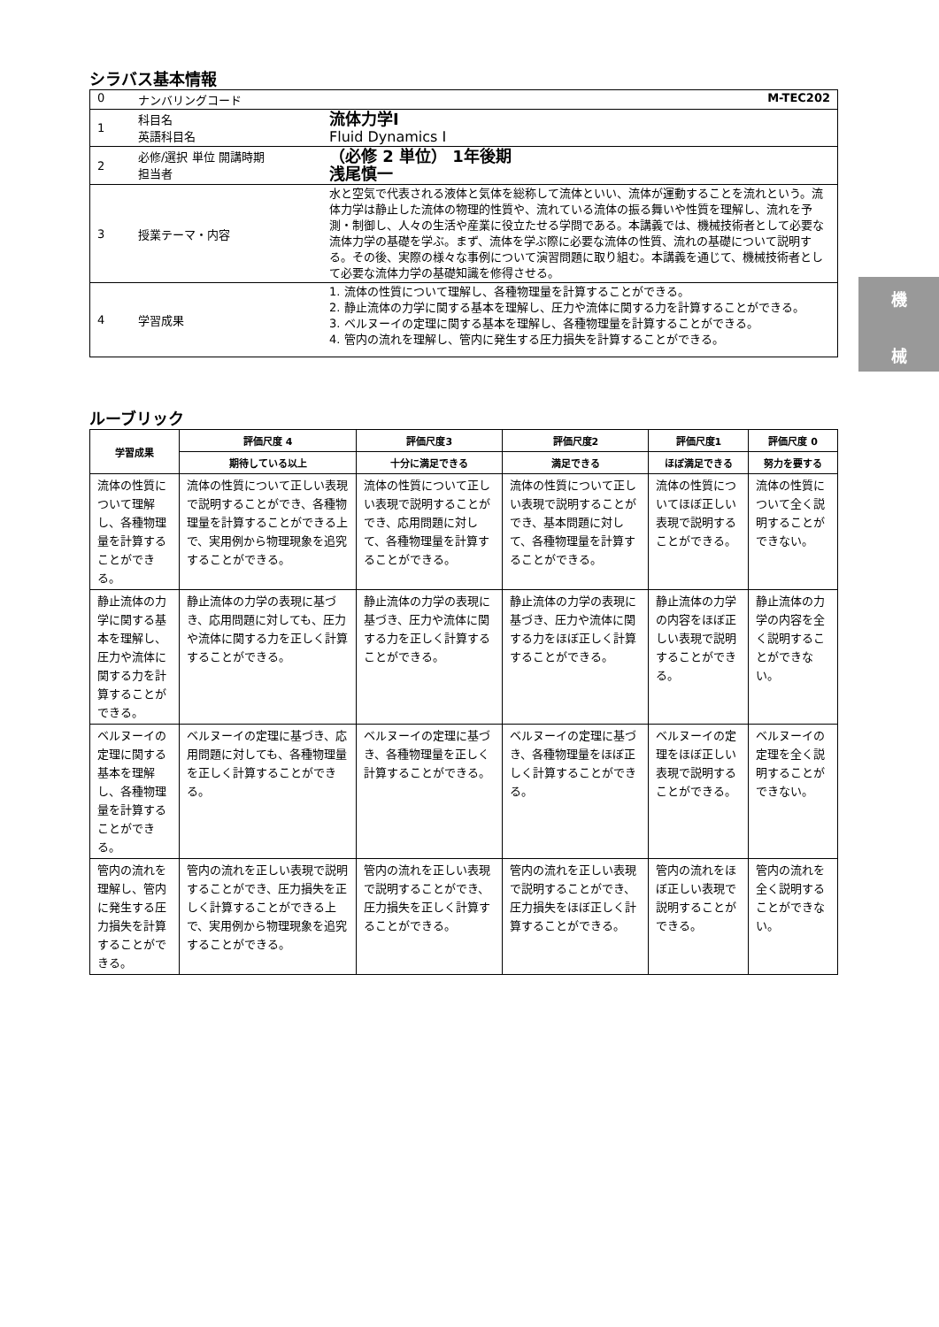シラバス基本情報
| 0 | ナンバリングコード M-TEC202 | |
| 1 | 科目名 英語科目名 | 流体力学Ⅰ Fluid Dynamics Ⅰ |
| 2 | 必修/選択 単位 開講時期 担当者 | （必修 2 単位） 1年後期 浅尾慎一 |
| 3 | 授業テーマ・内容 | 水と空気で代表される液体と気体を総称して流体といい、流体が運動することを流れという。流体力学は静止した流体の物理的性質や、流れている流体の振る舞いや性質を理解し、流れを予測・制御し、人々の生活や産業に役立たせる学問である。本講義では、機械技術者として必要な流体力学の基礎を学ぶ。まず、流体を学ぶ際に必要な流体の性質、流れの基礎について説明する。その後、実際の様々な事例について演習問題に取り組む。本講義を通じて、機械技術者として必要な流体力学の基礎知識を修得させる。 |
| 4 | 学習成果 | 1. 流体の性質について理解し、各種物理量を計算することができる。 2. 静止流体の力学に関する基本を理解し、圧力や流体に関する力を計算することができる。 3. ベルヌーイの定理に関する基本を理解し、各種物理量を計算することができる。 4. 管内の流れを理解し、管内に発生する圧力損失を計算することができる。 |
ルーブリック
| 学習成果 | 評価尺度 4 | 評価尺度3 | 評価尺度2 | 評価尺度1 | 評価尺度 0 |
| --- | --- | --- | --- | --- | --- |
| | 期待している以上 | 十分に満足できる | 満足できる | ほぼ満足できる | 努力を要する |
| 流体の性質について理解し、各種物理量を計算することができる。 | 流体の性質について正しい表現で説明することができ、各種物理量を計算することができる上で、実用例から物理現象を追究することができる。 | 流体の性質について正しい表現で説明することができ、応用問題に対して、各種物理量を計算することができる。 | 流体の性質について正しい表現で説明することができ、基本問題に対して、各種物理量を計算することができる。 | 流体の性質についてほぼ正しい表現で説明することができる。 | 流体の性質について全く説明することができない。 |
| 静止流体の力学に関する基本を理解し、圧力や流体に関する力を計算することができる。 | 静止流体の力学の表現に基づき、応用問題に対しても、圧力や流体に関する力を正しく計算することができる。 | 静止流体の力学の表現に基づき、圧力や流体に関する力を正しく計算することができる。 | 静止流体の力学の表現に基づき、圧力や流体に関する力をほぼ正しく計算することができる。 | 静止流体の力学の内容をほぼ正しい表現で説明することができる。 | 静止流体の力学の内容を全く説明することができない。 |
| ベルヌーイの定理に関する基本を理解し、各種物理量を計算することができる。 | ベルヌーイの定理に基づき、応用問題に対しても、各種物理量を正しく計算することができる。 | ベルヌーイの定理に基づき、各種物理量を正しく計算することができる。 | ベルヌーイの定理に基づき、各種物理量をほぼ正しく計算することができる。 | ベルヌーイの定理をほぼ正しい表現で説明することができる。 | ベルヌーイの定理を全く説明することができない。 |
| 管内の流れを理解し、管内に発生する圧力損失を計算することができる。 | 管内の流れを正しい表現で説明することができ、圧力損失を正しく計算することができる上で、実用例から物理現象を追究することができる。 | 管内の流れを正しい表現で説明することができ、圧力損失を正しく計算することができる。 | 管内の流れを正しい表現で説明することができ、圧力損失をほぼ正しく計算することができる。 | 管内の流れをほぼ正しい表現で説明することができる。 | 管内の流れを全く説明することができない。 |
機
械